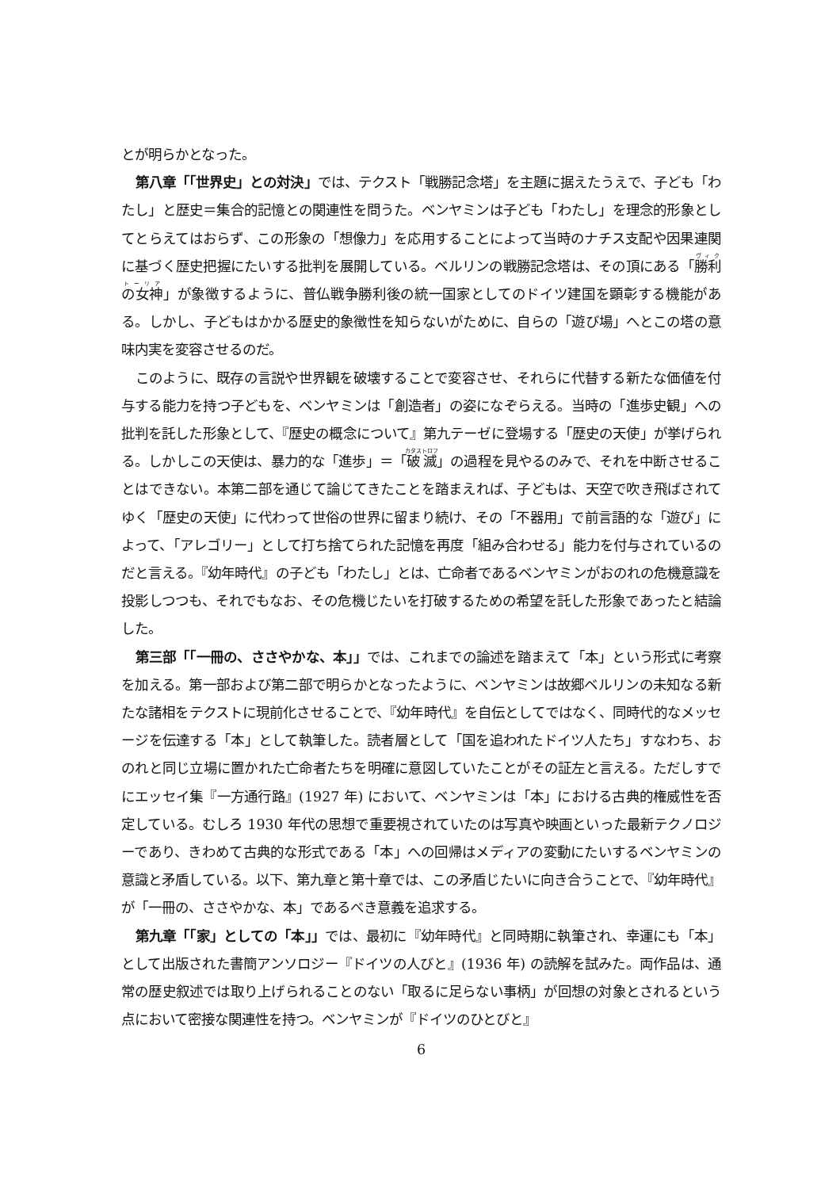とが明らかとなった。
第八章「「世界史」との対決」では、テクスト「戦勝記念塔」を主題に据えたうえで、子ども「わたし」と歴史＝集合的記憶との関連性を問うた。ベンヤミンは子ども「わたし」を理念的形象としてとらえてはおらず、この形象の「想像力」を応用することによって当時のナチス支配や因果連関に基づく歴史把握にたいする批判を展開している。ベルリンの戦勝記念塔は、その頂にある「勝利の女神」が象徴するように、普仏戦争勝利後の統一国家としてのドイツ建国を顕彰する機能がある。しかし、子どもはかかる歴史的象徴性を知らないがために、自らの「遊び場」へとこの塔の意味内実を変容させるのだ。
このように、既存の言説や世界観を破壊することで変容させ、それらに代替する新たな価値を付与する能力を持つ子どもを、ベンヤミンは「創造者」の姿になぞらえる。当時の「進歩史観」への批判を託した形象として、『歴史の概念について』第九テーゼに登場する「歴史の天使」が挙げられる。しかしこの天使は、暴力的な「進歩」＝「破滅」の過程を見やるのみで、それを中断させることはできない。本第二部を通じて論じてきたことを踏まえれば、子どもは、天空で吹き飛ばされてゆく「歴史の天使」に代わって世俗の世界に留まり続け、その「不器用」で前言語的な「遊び」によって、「アレゴリー」として打ち捨てられた記憶を再度「組み合わせる」能力を付与されているのだと言える。『幼年時代』の子ども「わたし」とは、亡命者であるベンヤミンがおのれの危機意識を投影しつつも、それでもなお、その危機じたいを打破するための希望を託した形象であったと結論した。
第三部「「一冊の、ささやかな、本」」では、これまでの論述を踏まえて「本」という形式に考察を加える。第一部および第二部で明らかとなったように、ベンヤミンは故郷ベルリンの未知なる新たな諸相をテクストに現前化させることで、『幼年時代』を自伝としてではなく、同時代的なメッセージを伝達する「本」として執筆した。読者層として「国を追われたドイツ人たち」すなわち、おのれと同じ立場に置かれた亡命者たちを明確に意図していたことがその証左と言える。ただしすでにエッセイ集『一方通行路』(1927 年) において、ベンヤミンは「本」における古典的権威性を否定している。むしろ 1930 年代の思想で重要視されていたのは写真や映画といった最新テクノロジーであり、きわめて古典的な形式である「本」への回帰はメディアの変動にたいするベンヤミンの意識と矛盾している。以下、第九章と第十章では、この矛盾じたいに向き合うことで、『幼年時代』が「一冊の、ささやかな、本」であるべき意義を追求する。
第九章「「家」としての「本」」では、最初に『幼年時代』と同時期に執筆され、幸運にも「本」として出版された書簡アンソロジー『ドイツの人びと』(1936 年) の読解を試みた。両作品は、通常の歴史叙述では取り上げられることのない「取るに足らない事柄」が回想の対象とされるという点において密接な関連性を持つ。ベンヤミンが『ドイツのひとびと』
6